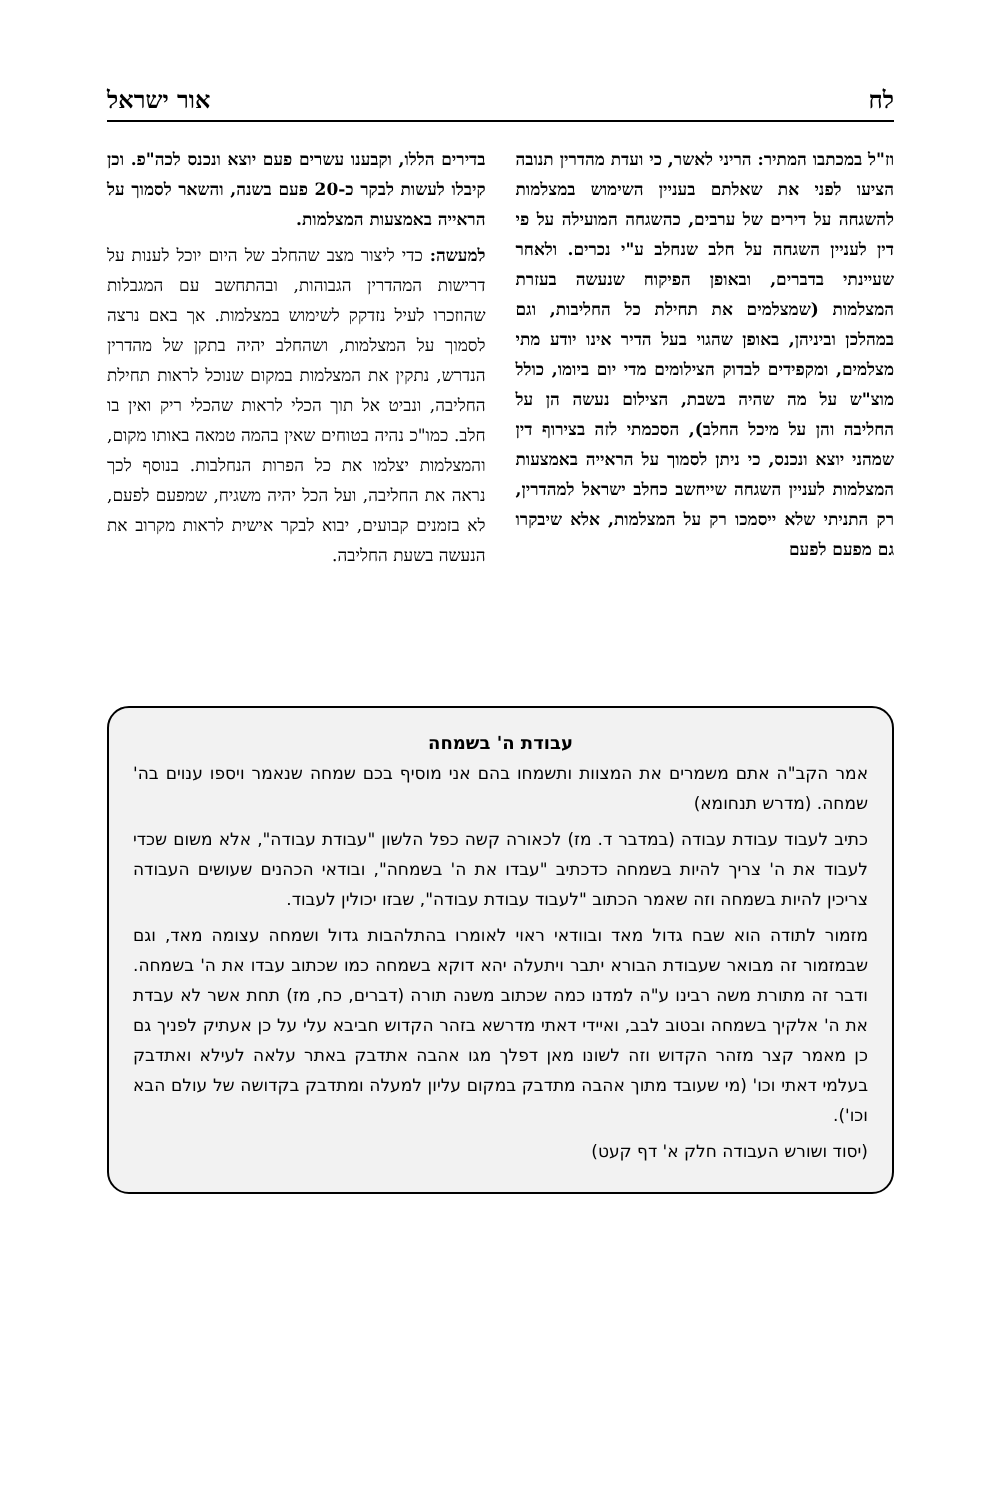לח אור ישראל
וז"ל במכתבו המתיר: הריני לאשר, כי ועדת מהדרין תנובה הציעו לפני את שאלתם בעניין השימוש במצלמות להשגחה על דירים של ערבים, כהשגחה המועילה על פי דין לעניין השגחה על חלב שנחלב ע"י נכרים. ולאחר שעיינתי בדברים, ובאופן הפיקוח שנעשה בעזרת המצלמות (שמצלמים את תחילת כל החליבות, וגם במהלכן וביניהן, באופן שהגוי בעל הדיר אינו יודע מתי מצלמים, ומקפידים לבדוק הצילומים מדי יום ביומו, כולל מוצ"ש על מה שהיה בשבת, הצילום נעשה הן על החליבה והן על מיכל החלב), הסכמתי לזה בצירוף דין שמהני יוצא ונכנס, כי ניתן לסמוך על הראייה באמצעות המצלמות לעניין השגחה שייחשב כחלב ישראל למהדרין, רק התניתי שלא ייסמכו רק על המצלמות, אלא שיבקרו גם מפעם לפעם
בדירים הללו, וקבענו עשרים פעם יוצא ונכנס לכה"פ. וכן קיבלו לעשות לבקר כ-20 פעם בשנה, והשאר לסמוך על הראייה באמצעות המצלמות.
למעשה: כדי ליצור מצב שהחלב של היום יוכל לענות על דרישות המהדרין הגבוהות, ובהתחשב עם המגבלות שהוזכרו לעיל נזדקק לשימוש במצלמות. אך באם נרצה לסמוך על המצלמות, ושהחלב יהיה בתקן של מהדרין הנדרש, נתקין את המצלמות במקום שנוכל לראות תחילת החליבה, ונביט אל תוך הכלי לראות שהכלי ריק ואין בו חלב. כמו"כ נהיה בטוחים שאין בהמה טמאה באותו מקום, והמצלמות יצלמו את כל הפרות הנחלבות. בנוסף לכך נראה את החליבה, ועל הכל יהיה משגיח, שמפעם לפעם, לא בזמנים קבועים, יבוא לבקר אישית לראות מקרוב את הנעשה בשעת החליבה.
עבודת ה' בשמחה
אמר הקב"ה אתם משמרים את המצוות ותשמחו בהם אני מוסיף בכם שמחה שנאמר ויספו ענוים בה' שמחה. (מדרש תנחומא)
כתיב לעבוד עבודת עבודה (במדבר ד. מז) לכאורה קשה כפל הלשון "עבודת עבודה", אלא משום שכדי לעבוד את ה' צריך להיות בשמחה כדכתיב "עבדו את ה' בשמחה", ובודאי הכהנים שעושים העבודה צריכין להיות בשמחה וזה שאמר הכתוב "לעבוד עבודת עבודה", שבזו יכולין לעבוד.
מזמור לתודה הוא שבח גדול מאד ובוודאי ראוי לאומרו בהתלהבות גדול ושמחה עצומה מאד, וגם שבמזמור זה מבואר שעבודת הבורא יתבר ויתעלה יהא דוקא בשמחה כמו שכתוב עבדו את ה' בשמחה. ודבר זה מתורת משה רבינו ע"ה למדנו כמה שכתוב משנה תורה (דברים, כח, מז) תחת אשר לא עבדת את ה' אלקיך בשמחה ובטוב לבב, ואיידי דאתי מדרשא בזהר הקדוש חביבא עלי על כן אעתיק לפניך גם כן מאמר קצר מזהר הקדוש וזה לשונו מאן דפלך מגו אהבה אתדבק באתר עלאה לעילא ואתדבק בעלמי דאתי וכו' (מי שעובד מתוך אהבה מתדבק במקום עליון למעלה ומתדבק בקדושה של עולם הבא וכו').
(יסוד ושורש העבודה חלק א' דף קעט)